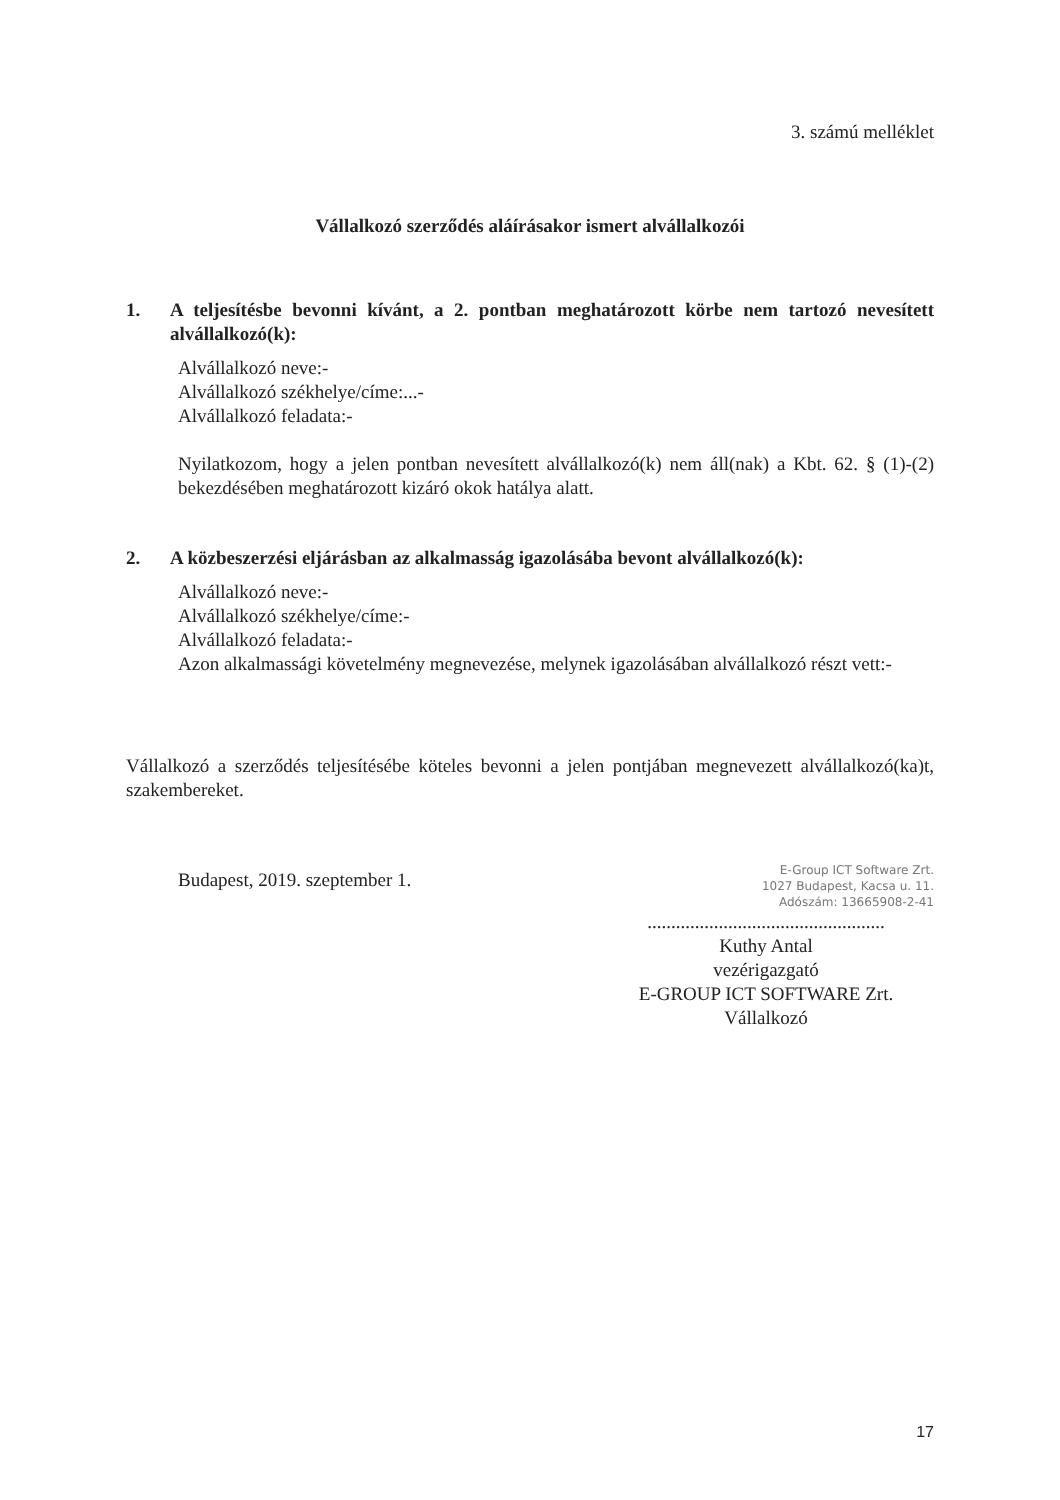3. számú melléklet
Vállalkozó szerződés aláírásakor ismert alvállalkozói
1. A teljesítésbe bevonni kívánt, a 2. pontban meghatározott körbe nem tartozó nevesített alvállalkozó(k):
Alvállalkozó neve:-
Alvállalkozó székhelye/címe:...-
Alvállalkozó feladata:-
Nyilatkozom, hogy a jelen pontban nevesített alvállalkozó(k) nem áll(nak) a Kbt. 62. § (1)-(2) bekezdésében meghatározott kizáró okok hatálya alatt.
2. A közbeszerzési eljárásban az alkalmasság igazolásába bevont alvállalkozó(k):
Alvállalkozó neve:-
Alvállalkozó székhelye/címe:-
Alvállalkozó feladata:-
Azon alkalmassági követelmény megnevezése, melynek igazolásában alvállalkozó részt vett:-
Vállalkozó a szerződés teljesítésébe köteles bevonni a jelen pontjában megnevezett alvállalkozó(ka)t, szakembereket.
Budapest, 2019. szeptember 1.
E-Group ICT Software Zrt.
1027 Budapest, Kacsa u. 11.
Adószám: 13665908-2-41
..................................................
Kuthy Antal
vezérigazgató
E-GROUP ICT SOFTWARE Zrt.
Vállalkozó
17